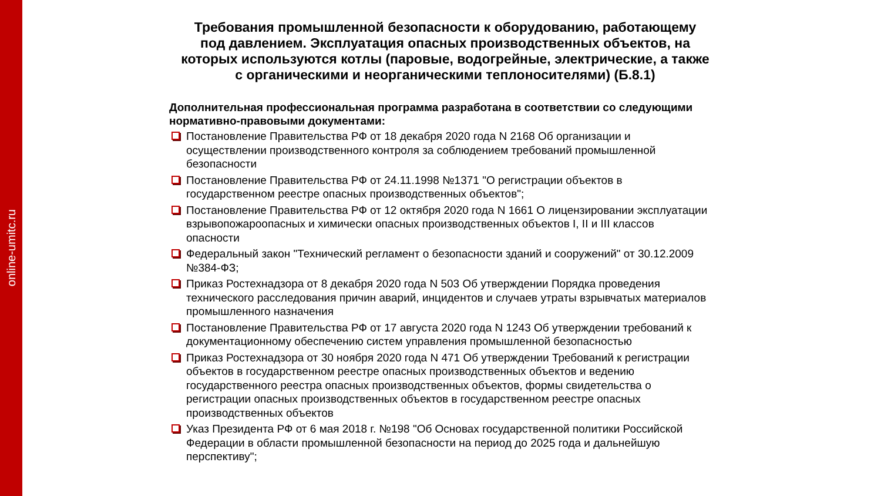online-umitc.ru
Требования промышленной безопасности к оборудованию, работающему под давлением. Эксплуатация опасных производственных объектов, на которых используются котлы (паровые, водогрейные, электрические, а также с органическими и неорганическими теплоносителями) (Б.8.1)
Дополнительная профессиональная программа разработана в соответствии со следующими нормативно-правовыми документами:
Постановление Правительства РФ от 18 декабря 2020 года N 2168 Об организации и осуществлении производственного контроля за соблюдением требований промышленной безопасности
Постановление Правительства РФ от 24.11.1998 №1371 "О регистрации объектов в государственном реестре опасных производственных объектов";
Постановление Правительства РФ от 12 октября 2020 года N 1661 О лицензировании эксплуатации взрывопожароопасных и химически опасных производственных объектов I, II и III классов опасности
Федеральный закон "Технический регламент о безопасности зданий и сооружений" от 30.12.2009 №384-ФЗ;
Приказ Ростехнадзора от 8 декабря 2020 года N 503 Об утверждении Порядка проведения технического расследования причин аварий, инцидентов и случаев утраты взрывчатых материалов промышленного назначения
Постановление Правительства РФ от 17 августа 2020 года N 1243 Об утверждении требований к документационному обеспечению систем управления промышленной безопасностью
Приказ Ростехнадзора от 30 ноября 2020 года N 471 Об утверждении Требований к регистрации объектов в государственном реестре опасных производственных объектов и ведению государственного реестра опасных производственных объектов, формы свидетельства о регистрации опасных производственных объектов в государственном реестре опасных производственных объектов
Указ Президента РФ от 6 мая 2018 г. №198 "Об Основах государственной политики Российской Федерации в области промышленной безопасности на период до 2025 года и дальнейшую перспективу";